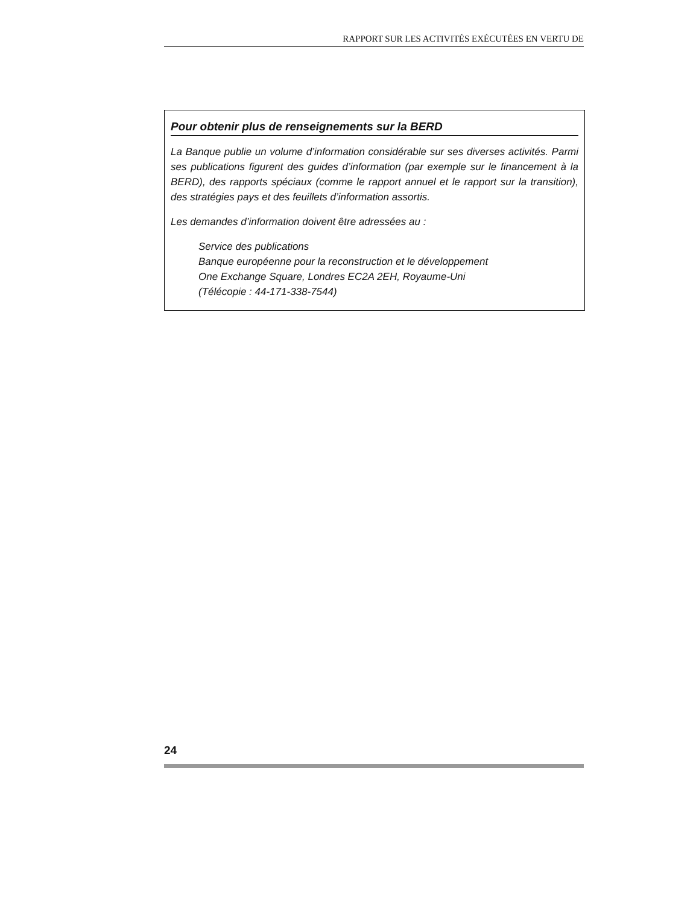RAPPORT SUR LES ACTIVITÉS EXÉCUTÉES EN VERTU DE
Pour obtenir plus de renseignements sur la BERD
La Banque publie un volume d’information considérable sur ses diverses activités. Parmi ses publications figurent des guides d’information (par exemple sur le financement à la BERD), des rapports spéciaux (comme le rapport annuel et le rapport sur la transition), des stratégies pays et des feuillets d’information assortis.
Les demandes d’information doivent être adressées au :
Service des publications
Banque européenne pour la reconstruction et le développement
One Exchange Square, Londres EC2A 2EH, Royaume-Uni
(Télécopie : 44-171-338-7544)
24